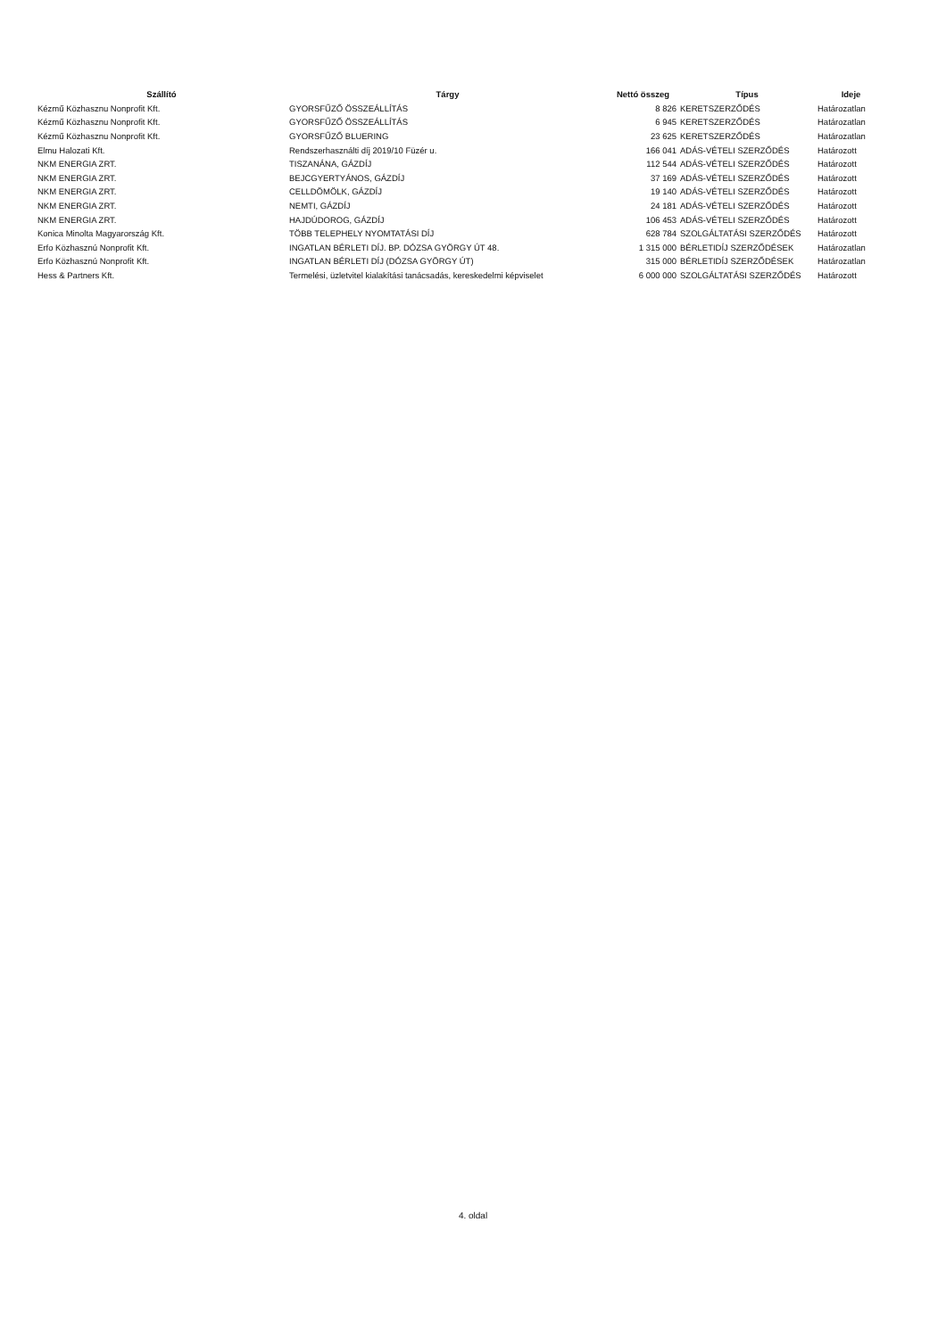| Szállító | Tárgy | Nettó összeg | Típus | Ideje |
| --- | --- | --- | --- | --- |
| Kézmű Közhasznu Nonprofit Kft. | GYORSFŰZŐ ÖSSZEÁLLÍTÁS | 8 826 | KERETSZERZŐDÉS | Határozatlan |
| Kézmű Közhasznu Nonprofit Kft. | GYORSFŰZŐ ÖSSZEÁLLÍTÁS | 6 945 | KERETSZERZŐDÉS | Határozatlan |
| Kézmű Közhasznu Nonprofit Kft. | GYORSFŰZŐ BLUERING | 23 625 | KERETSZERZŐDÉS | Határozatlan |
| Elmu Halozati Kft. | Rendszerhasználti díj 2019/10 Füzér u. | 166 041 | ADÁS-VÉTELI SZERZŐDÉS | Határozott |
| NKM ENERGIA ZRT. | TISZANÁNA, GÁZDÍJ | 112 544 | ADÁS-VÉTELI SZERZŐDÉS | Határozott |
| NKM ENERGIA ZRT. | BEJCGYERTYÁNOS, GÁZDÍJ | 37 169 | ADÁS-VÉTELI SZERZŐDÉS | Határozott |
| NKM ENERGIA ZRT. | CELLDÖMÖLK, GÁZDÍJ | 19 140 | ADÁS-VÉTELI SZERZŐDÉS | Határozott |
| NKM ENERGIA ZRT. | NEMTI, GÁZDÍJ | 24 181 | ADÁS-VÉTELI SZERZŐDÉS | Határozott |
| NKM ENERGIA ZRT. | HAJDÚDOROG, GÁZDÍJ | 106 453 | ADÁS-VÉTELI SZERZŐDÉS | Határozott |
| Konica Minolta Magyarország Kft. | TÖBB TELEPHELY NYOMTATÁSI DÍJ | 628 784 | SZOLGÁLTATÁSI SZERZŐDÉS | Határozott |
| Erfo Közhasznú Nonprofit Kft. | INGATLAN BÉRLETI DÍJ. BP. DÓZSA GYÖRGY ÚT 48. | 1 315 000 | BÉRLETIDÍJ SZERZŐDÉSEK | Határozatlan |
| Erfo Közhasznú Nonprofit Kft. | INGATLAN BÉRLETI DÍJ (DÓZSA GYÖRGY ÚT) | 315 000 | BÉRLETIDÍJ SZERZŐDÉSEK | Határozatlan |
| Hess & Partners Kft. | Termelési, üzletvitel kialakítási tanácsadás, kereskedelmi képviselet | 6 000 000 | SZOLGÁLTATÁSI SZERZŐDÉS | Határozott |
4. oldal